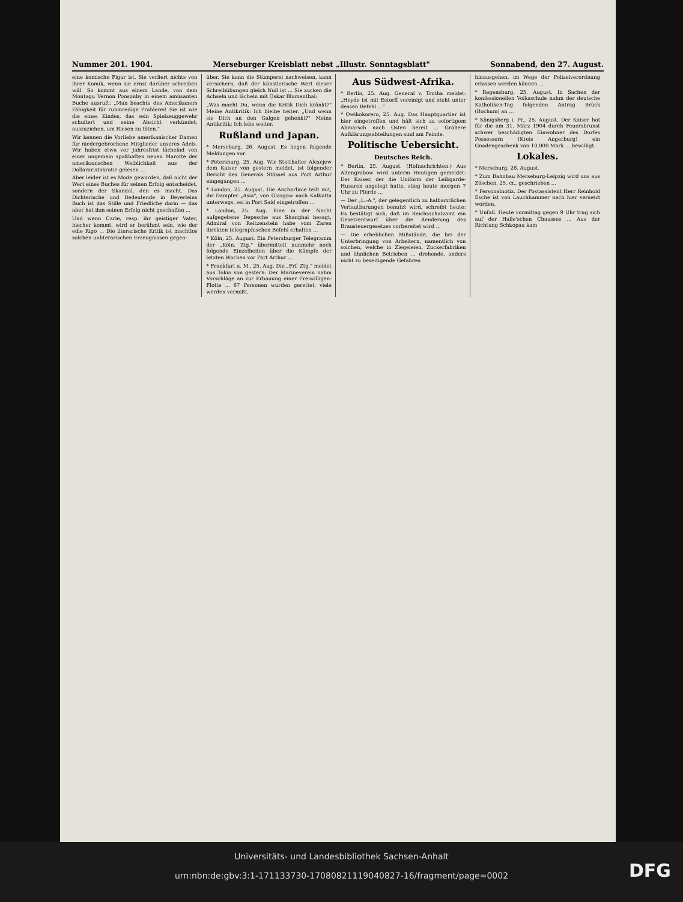Nummer 201. 1904. Merseburger Kreisblatt nebst „Illustr. Sonntagsblatt" Sonnabend, den 27. August.
eine komische Figur ist. Sie verliert nichts von ihrer Komik, wenn sie ernst darüber schreiben will. So kommt aus einem Lande, von dem Montagu Vernon Ponsonby in einem amüsanten Buche ausruft: „Man beachte des Amerikaners Fähigkeit für ruhmredige Prahlerei! Sie ist wie die eines Kindes, das sein Spielzeuggewehr schultert und seine Absicht verkündet, auszuziehen, um Riesen zu töten."
Wir kennen die Vorliebe amerikanischer Damen für niedergebrochene Mitglieder unseres Adels. Wir haben etwa vor Jahresfrist lächelnd von einer ungemein spaßhaften neuen Marotte der amerikanischen Weiblichkeit aus der Dollararistokratie gelesen ...
Aber leider ist es Mode geworden, daß nicht der Wert eines Buches für seinen Erfolg entscheidet, sondern der Skandal, den es macht. Das Dichterische und Bedeutende in Beyerleins Buch ist das Stille und Friedliche darin — das aber hat ihm seinen Erfolg nicht geschaffen ...
Und wenn Carie, resp. ihr geistiger Vater, hierher kommt, wird er berühmt sein, wie der edle Rigo ... Die literarische Kritik ist machtlos solchen unliterarischen Erzeugnissen gegen-
über. Sie kann die Stümperei nachweisen, kann versichern, daß der künstlerische Wert dieser Schreibübungen gleich Null ist ... Sie zucken die Achseln und lächeln mit Oskar Blumenthal:
„Was macht Du, wenn die Kritik Dich kränkt?" Meine Antikritik: Ich bleibe heiter. „Und wenn sie Dich an den Galgen gehenkt?" Meine Antikritik: Ich lebe weiter.
Rußland und Japan.
* Merseburg, 26. August. Es liegen folgende Meldungen vor:
* Petersburg, 25. Aug. Wie Statthalter Alexejew dem Kaiser von gestern meldet, ist folgender Bericht des Generals Stössel aus Port Arthur eingegangen ...
* London, 25. August. Die Anchorlinie teilt mit, ihr Dampfer „Asia", von Glasgow nach Kalkutta unterwegs, sei in Port Said eingetroffen ...
* London, 25. Aug. Eine in der Nacht aufgegebene Depesche aus Shanghai besagt, Admiral von Reitzenstein habe vom Zaren direkten telegraphischen Befehl erhalten ...
* Köln, 25. August. Ein Petersburger Telegramm der „Köln. Ztg." übermittelt nunmehr noch folgende Einzelheiten über die Kämpfe der letzten Wochen vor Port Arthur ...
* Frankfurt a. M., 25. Aug. Die „Frf. Ztg." meldet aus Tokio von gestern: Der Marineverein nahm Vorschläge an zur Erbauung einer Freiwilligen-Flotte ... 67 Personen wurden gerettet, viele werden vermißt.
Aus Südwest-Afrika.
* Berlin, 25. Aug. General v. Trotha meldet: „Heyde ist mit Estorff vereinigt und steht unter dessen Befehl ..."
* Owikokorero, 25. Aug. Das Hauptquartier ist hier eingetroffen und hält sich zu sofortigem Abmarsch nach Osten bereit ... Größere Aufklärungsabteilungen sind am Feinde.
Politische Uebersicht.
Deutsches Reich.
* Berlin, 25. August. (Hofnachrichten.) Aus Altengrabow wird unterm Heutigen gemeldet: Der Kaiser, der die Uniform der Leibgarde-Husaren angelegt hatte, stieg heute morgen 7 Uhr zu Pferde ...
— Der „L.-A.", der gelegentlich zu halbamtlichen Verlautbarungen benutzt wird, schreibt heute: Es bestätigt sich, daß im Reichsschatzamt ein Gesetzentwurf über die Aenderung des Brausteuergesetzes vorbereitet wird ...
— Die erheblichen Mißstände, die bei der Unterbringung von Arbeitern, namentlich von solchen, welche in Ziegeleien, Zuckerfabriken und ähnlichen Betrieben ... drohende, anders nicht zu beseitigende Gefahren
hinausgehen, im Wege der Polizeiverordnung erlassen werden können ...
* Regensburg, 25. August. In Sachen der konfessionellen Volksschule nahm der deutsche Katholiken-Tag folgenden Antrag Brück (Bochum) an ...
* Königsberg i. Pr., 25. August. Der Kaiser hat für die am 31. März 1904 durch Feuersbrunst schwer beschädigten Einwohner des Dorfes Possessern (Kreis Angerburg) ein Gnadengeschenk von 10,000 Mark ... bewilligt.
Lokales.
* Merseburg, 26. August.
* Zum Bahnbau Merseburg-Leipzig wird uns aus Zöschen, 25. cr., geschrieben ...
* Personalnotiz. Der Postassistent Herr Reinhold Esche ist von Lauchhammer nach hier versetzt worden.
* Unfall. Heute vormittag gegen 9 Uhr trug sich auf der Halle'schen Chaussee ... Aus der Richtung Schkopau kam
Universitäts- und Landesbibliothek Sachsen-Anhalt
urn:nbn:de:gbv:3:1-171133730-17080821119040827-16/fragment/page=0002
DFG